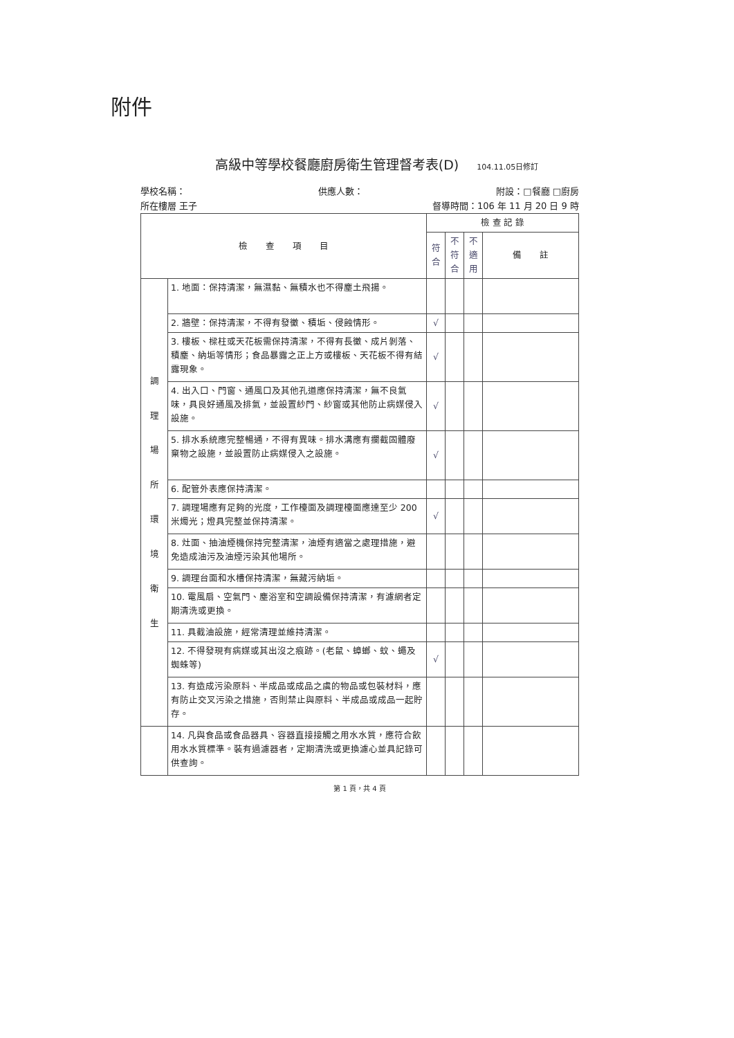附件
高級中等學校餐廳廚房衛生管理督考表(D) 104.11.05日修訂
學校名稱： 供應人數： 附設：□餐廳 □廚房
所在樓層 王子 督導時間：106 年 11 月 20 日 9 時
| 檢 查 項 目 | | 檢 查 記 錄 | | | |
| --- | --- | --- | --- | --- | --- |
| | | 符合 | 不符合 | 不適用 | 備 註 |
| 調 理 場 所 環 境 衛 生 | 1. 地面：保持清潔，無濕黏、無積水也不得塵土飛揚。 | | | | |
| | 2. 牆壁：保持清潔，不得有發黴、積垢、侵蝕情形。 | √ | | | |
| | 3. 樓板、樑柱或天花板需保持清潔，不得有長黴、成片剝落、積塵、納垢等情形；食品暴露之正上方或樓板、天花板不得有結露現象。 | √ | | | |
| | 4. 出入口、門窗、通風口及其他孔道應保持清潔，無不良氣味，具良好通風及排氣，並設置紗門、紗窗或其他防止病媒侵入設施。 | √ | | | |
| | 5. 排水系統應完整暢通，不得有異味。排水溝應有攔截固體廢棄物之設施，並設置防止病媒侵入之設施。 | √ | | | |
| | 6. 配管外表應保持清潔。 | | | | |
| | 7. 調理場應有足夠的光度，工作檯面及調理檯面應達至少 200 米燭光；燈具完整並保持清潔。 | √ | | | |
| | 8. 灶面、抽油煙機保持完整清潔，油煙有適當之處理措施，避免造成油污及油煙污染其他場所。 | | | | |
| | 9. 調理台面和水槽保持清潔，無藏污納垢。 | | | | |
| | 10. 電風扇、空氣門、塵浴室和空調設備保持清潔，有濾網者定期清洗或更換。 | | | | |
| | 11. 具截油設施，經常清理並維持清潔。 | | | | |
| | 12. 不得發現有病媒或其出沒之痕跡。(老鼠、蟑螂、蚊、蠅及蜘蛛等) | √ | | | |
| | 13. 有造成污染原料、半成品或成品之虞的物品或包裝材料，應有防止交叉污染之措施，否則禁止與原料、半成品或成品一起貯存。 | | | | |
| | 14. 凡與食品或食品器具、容器直接接觸之用水水質，應符合飲用水水質標準。裝有過濾器者，定期清洗或更換濾心並具記錄可供查詢。 | | | | |
第 1 頁，共 4 頁